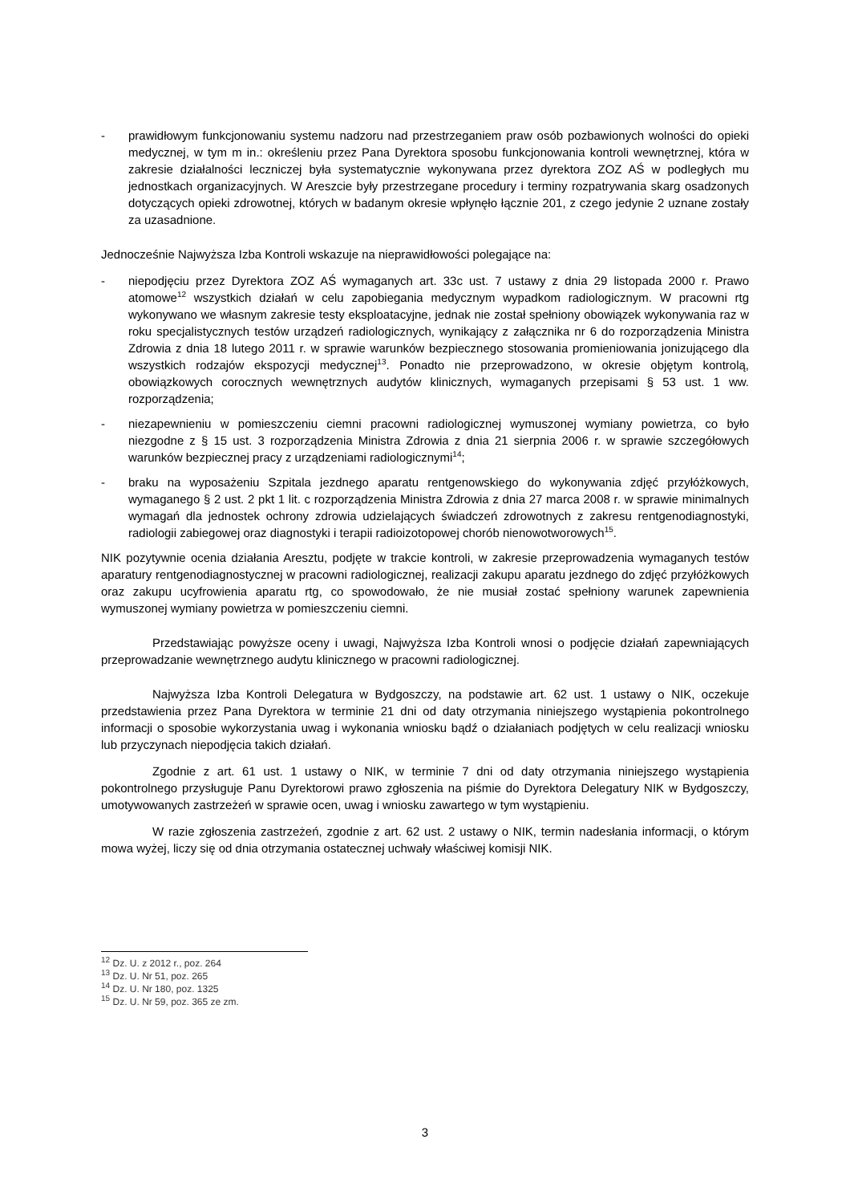- prawidłowym funkcjonowaniu systemu nadzoru nad przestrzeganiem praw osób pozbawionych wolności do opieki medycznej, w tym m in.: określeniu przez Pana Dyrektora sposobu funkcjonowania kontroli wewnętrznej, która w zakresie działalności leczniczej była systematycznie wykonywana przez dyrektora ZOZ AŚ w podległych mu jednostkach organizacyjnych. W Areszcie były przestrzegane procedury i terminy rozpatrywania skarg osadzonych dotyczących opieki zdrowotnej, których w badanym okresie wpłynęło łącznie 201, z czego jedynie 2 uznane zostały za uzasadnione.
Jednocześnie Najwyższa Izba Kontroli wskazuje na nieprawidłowości polegające na:
- niepodjęciu przez Dyrektora ZOZ AŚ wymaganych art. 33c ust. 7 ustawy z dnia 29 listopada 2000 r. Prawo atomowe<sup>12</sup> wszystkich działań w celu zapobiegania medycznym wypadkom radiologicznym. W pracowni rtg wykonywano we własnym zakresie testy eksploatacyjne, jednak nie został spełniony obowiązek wykonywania raz w roku specjalistycznych testów urządzeń radiologicznych, wynikający z załącznika nr 6 do rozporządzenia Ministra Zdrowia z dnia 18 lutego 2011 r. w sprawie warunków bezpiecznego stosowania promieniowania jonizującego dla wszystkich rodzajów ekspozycji medycznej<sup>13</sup>. Ponadto nie przeprowadzono, w okresie objętym kontrolą, obowiązkowych corocznych wewnętrznych audytów klinicznych, wymaganych przepisami § 53 ust. 1 ww. rozporządzenia;
- niezapewnieniu w pomieszczeniu ciemni pracowni radiologicznej wymuszonej wymiany powietrza, co było niezgodne z § 15 ust. 3 rozporządzenia Ministra Zdrowia z dnia 21 sierpnia 2006 r. w sprawie szczegółowych warunków bezpiecznej pracy z urządzeniami radiologicznymi<sup>14</sup>;
- braku na wyposażeniu Szpitala jezdnego aparatu rentgenowskiego do wykonywania zdjęć przyłóżkowych, wymaganego § 2 ust. 2 pkt 1 lit. c rozporządzenia Ministra Zdrowia z dnia 27 marca 2008 r. w sprawie minimalnych wymagań dla jednostek ochrony zdrowia udzielających świadczeń zdrowotnych z zakresu rentgenodiagnostyki, radiologii zabiegowej oraz diagnostyki i terapii radioizotopowej chorób nienowotworowych<sup>15</sup>.
NIK pozytywnie ocenia działania Aresztu, podjęte w trakcie kontroli, w zakresie przeprowadzenia wymaganych testów aparatury rentgenodiagnostycznej w pracowni radiologicznej, realizacji zakupu aparatu jezdnego do zdjęć przyłóżkowych oraz zakupu ucyfrowienia aparatu rtg, co spowodowało, że nie musiał zostać spełniony warunek zapewnienia wymuszonej wymiany powietrza w pomieszczeniu ciemni.
Przedstawiając powyższe oceny i uwagi, Najwyższa Izba Kontroli wnosi o podjęcie działań zapewniających przeprowadzanie wewnętrznego audytu klinicznego w pracowni radiologicznej.
Najwyższa Izba Kontroli Delegatura w Bydgoszczy, na podstawie art. 62 ust. 1 ustawy o NIK, oczekuje przedstawienia przez Pana Dyrektora w terminie 21 dni od daty otrzymania niniejszego wystąpienia pokontrolnego informacji o sposobie wykorzystania uwag i wykonania wniosku bądź o działaniach podjętych w celu realizacji wniosku lub przyczynach niepodjęcia takich działań.
Zgodnie z art. 61 ust. 1 ustawy o NIK, w terminie 7 dni od daty otrzymania niniejszego wystąpienia pokontrolnego przysługuje Panu Dyrektorowi prawo zgłoszenia na piśmie do Dyrektora Delegatury NIK w Bydgoszczy, umotywowanych zastrzeżeń w sprawie ocen, uwag i wniosku zawartego w tym wystąpieniu.
W razie zgłoszenia zastrzeżeń, zgodnie z art. 62 ust. 2 ustawy o NIK, termin nadesłania informacji, o którym mowa wyżej, liczy się od dnia otrzymania ostatecznej uchwały właściwej komisji NIK.
<sup>12</sup> Dz. U. z 2012 r., poz. 264
<sup>13</sup> Dz. U. Nr 51, poz. 265
<sup>14</sup> Dz. U. Nr 180, poz. 1325
<sup>15</sup> Dz. U. Nr 59, poz. 365 ze zm.
3